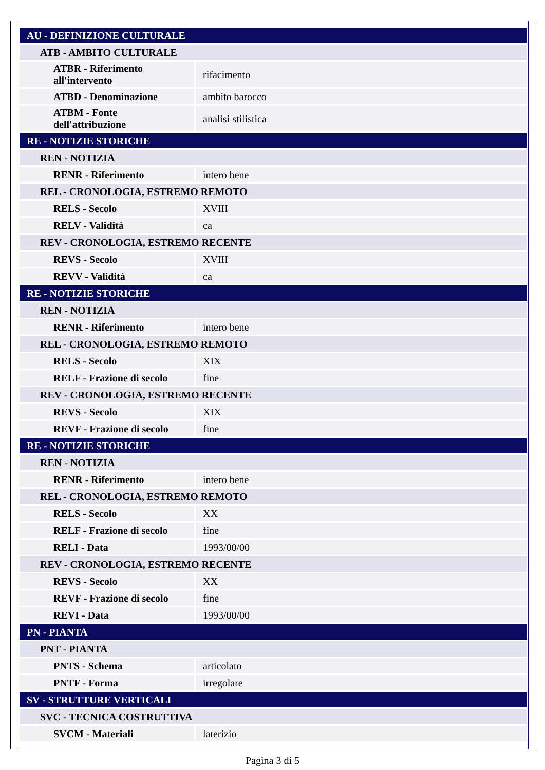| AU - DEFINIZIONE CULTURALE | |
| ATB - AMBITO CULTURALE | |
| ATBR - Riferimento all'intervento | rifacimento |
| ATBD - Denominazione | ambito barocco |
| ATBM - Fonte dell'attribuzione | analisi stilistica |
| RE - NOTIZIE STORICHE | |
| REN - NOTIZIA | |
| RENR - Riferimento | intero bene |
| REL - CRONOLOGIA, ESTREMO REMOTO | |
| RELS - Secolo | XVIII |
| RELV - Validità | ca |
| REV - CRONOLOGIA, ESTREMO RECENTE | |
| REVS - Secolo | XVIII |
| REVV - Validità | ca |
| RE - NOTIZIE STORICHE | |
| REN - NOTIZIA | |
| RENR - Riferimento | intero bene |
| REL - CRONOLOGIA, ESTREMO REMOTO | |
| RELS - Secolo | XIX |
| RELF - Frazione di secolo | fine |
| REV - CRONOLOGIA, ESTREMO RECENTE | |
| REVS - Secolo | XIX |
| REVF - Frazione di secolo | fine |
| RE - NOTIZIE STORICHE | |
| REN - NOTIZIA | |
| RENR - Riferimento | intero bene |
| REL - CRONOLOGIA, ESTREMO REMOTO | |
| RELS - Secolo | XX |
| RELF - Frazione di secolo | fine |
| RELI - Data | 1993/00/00 |
| REV - CRONOLOGIA, ESTREMO RECENTE | |
| REVS - Secolo | XX |
| REVF - Frazione di secolo | fine |
| REVI - Data | 1993/00/00 |
| PN - PIANTA | |
| PNT - PIANTA | |
| PNTS - Schema | articolato |
| PNTF - Forma | irregolare |
| SV - STRUTTURE VERTICALI | |
| SVC - TECNICA COSTRUTTIVA | |
| SVCM - Materiali | laterizio |
Pagina 3 di 5